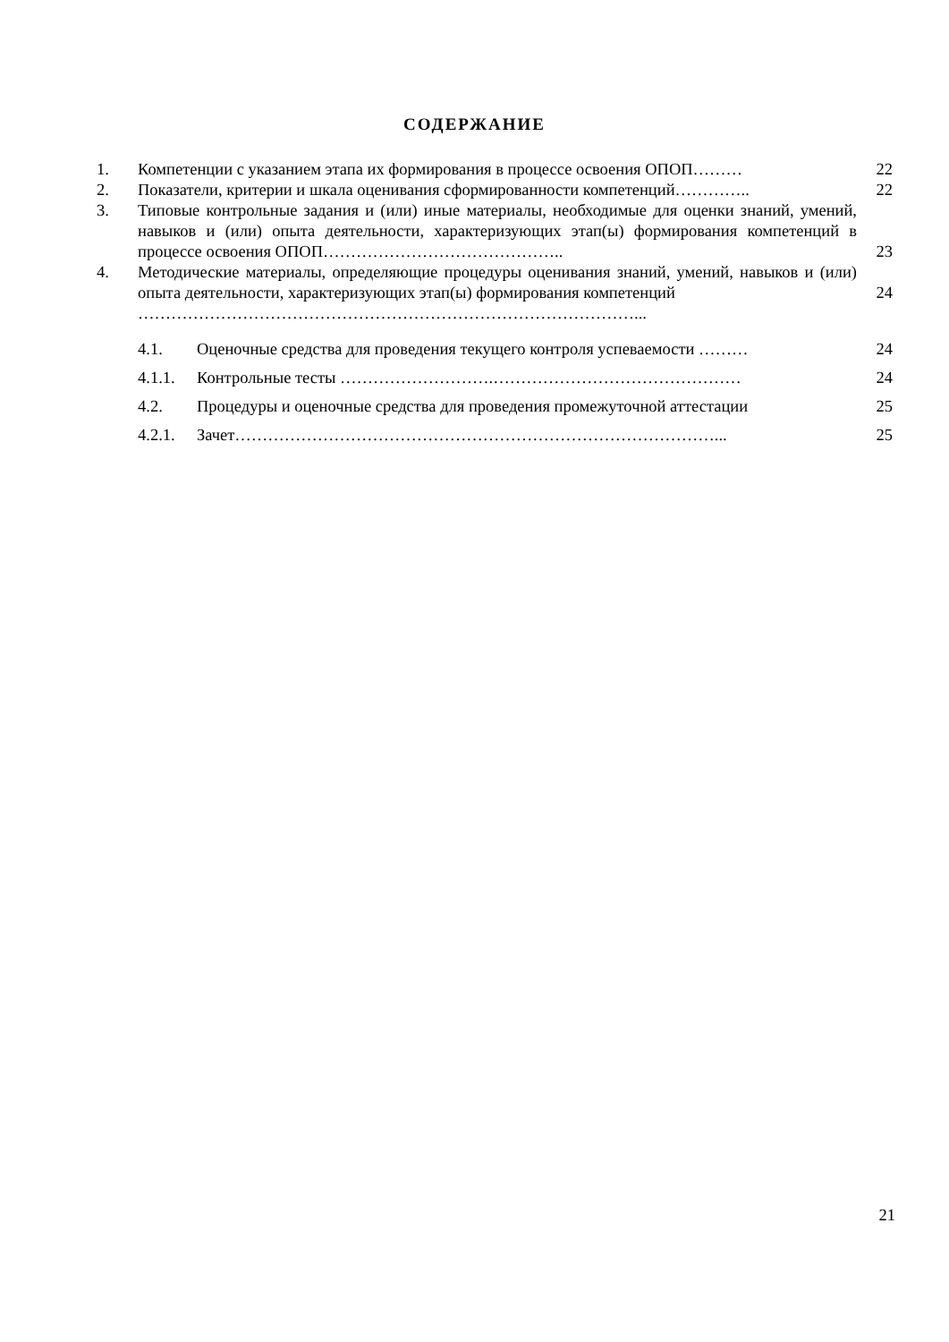СОДЕРЖАНИЕ
| 1. | Компетенции с указанием этапа их формирования в процессе освоения ОПОП……… | | 22 |
| 2. | Показатели, критерии и шкала оценивания сформированности компетенций………….. | | 22 |
| 3. | Типовые контрольные задания и (или) иные материалы, необходимые для оценки знаний, умений, навыков и (или) опыта деятельности, характеризующих этап(ы) формирования компетенций в процессе освоения ОПОП…………………………………….. | | 23 |
| 4. | Методические материалы, определяющие процедуры оценивания знаний, умений, навыков и (или) опыта деятельности, характеризующих этап(ы) формирования компетенций | | 24 |
| | ………………………………………………………………………………... | | |
| | 4.1. | Оценочные средства для проведения текущего контроля успеваемости ……… | 24 |
| | 4.1.1. | Контрольные тесты ……………………….……………………………………… | 24 |
| | 4.2. | Процедуры и оценочные средства для проведения промежуточной аттестации | 25 |
| | 4.2.1. | Зачет……………………………………………………………………………... | 25 |
21